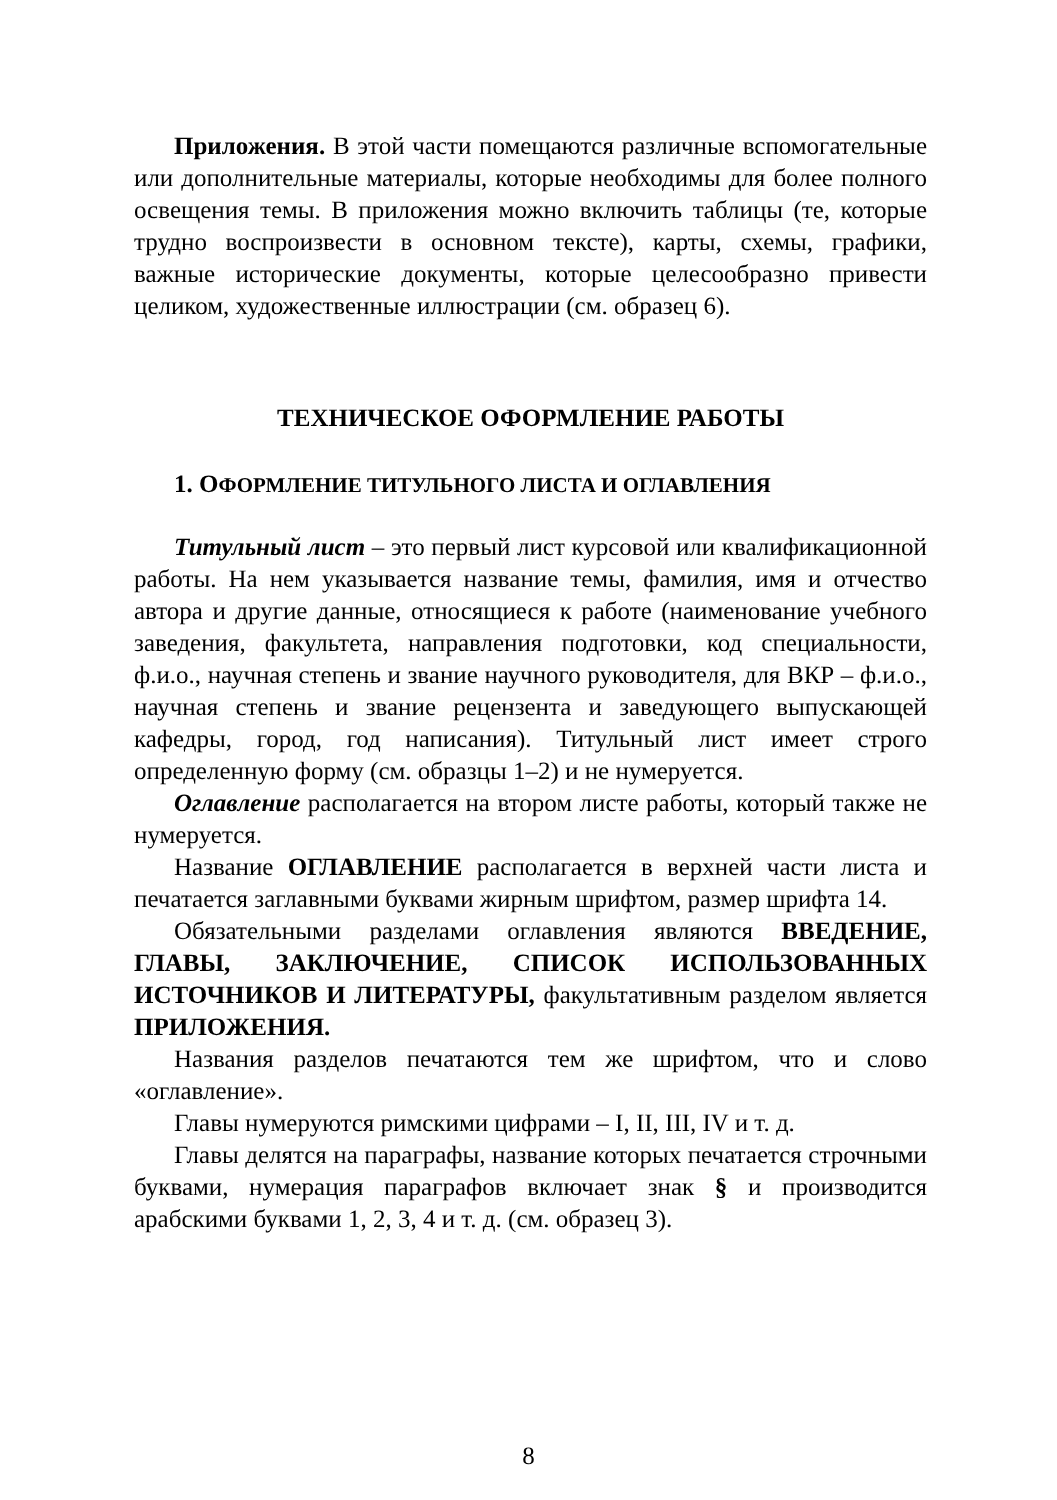Приложения. В этой части помещаются различные вспомогательные или дополнительные материалы, которые необходимы для более полного освещения темы. В приложения можно включить таблицы (те, которые трудно воспроизвести в основном тексте), карты, схемы, графики, важные исторические документы, которые целесообразно привести целиком, художественные иллюстрации (см. образец 6).
ТЕХНИЧЕСКОЕ ОФОРМЛЕНИЕ РАБОТЫ
1. ОФОРМЛЕНИЕ ТИТУЛЬНОГО ЛИСТА И ОГЛАВЛЕНИЯ
Титульный лист – это первый лист курсовой или квалификационной работы. На нем указывается название темы, фамилия, имя и отчество автора и другие данные, относящиеся к работе (наименование учебного заведения, факультета, направления подготовки, код специальности, ф.и.о., научная степень и звание научного руководителя, для ВКР – ф.и.о., научная степень и звание рецензента и заведующего выпускающей кафедры, город, год написания). Титульный лист имеет строго определенную форму (см. образцы 1–2) и не нумеруется.
Оглавление располагается на втором листе работы, который также не нумеруется.
Название ОГЛАВЛЕНИЕ располагается в верхней части листа и печатается заглавными буквами жирным шрифтом, размер шрифта 14.
Обязательными разделами оглавления являются ВВЕДЕНИЕ, ГЛАВЫ, ЗАКЛЮЧЕНИЕ, СПИСОК ИСПОЛЬЗОВАННЫХ ИСТОЧНИКОВ И ЛИТЕРАТУРЫ, факультативным разделом является ПРИЛОЖЕНИЯ.
Названия разделов печатаются тем же шрифтом, что и слово «оглавление».
Главы нумеруются римскими цифрами – I, II, III, IV и т. д.
Главы делятся на параграфы, название которых печатается строчными буквами, нумерация параграфов включает знак § и производится арабскими буквами 1, 2, 3, 4 и т. д. (см. образец 3).
8